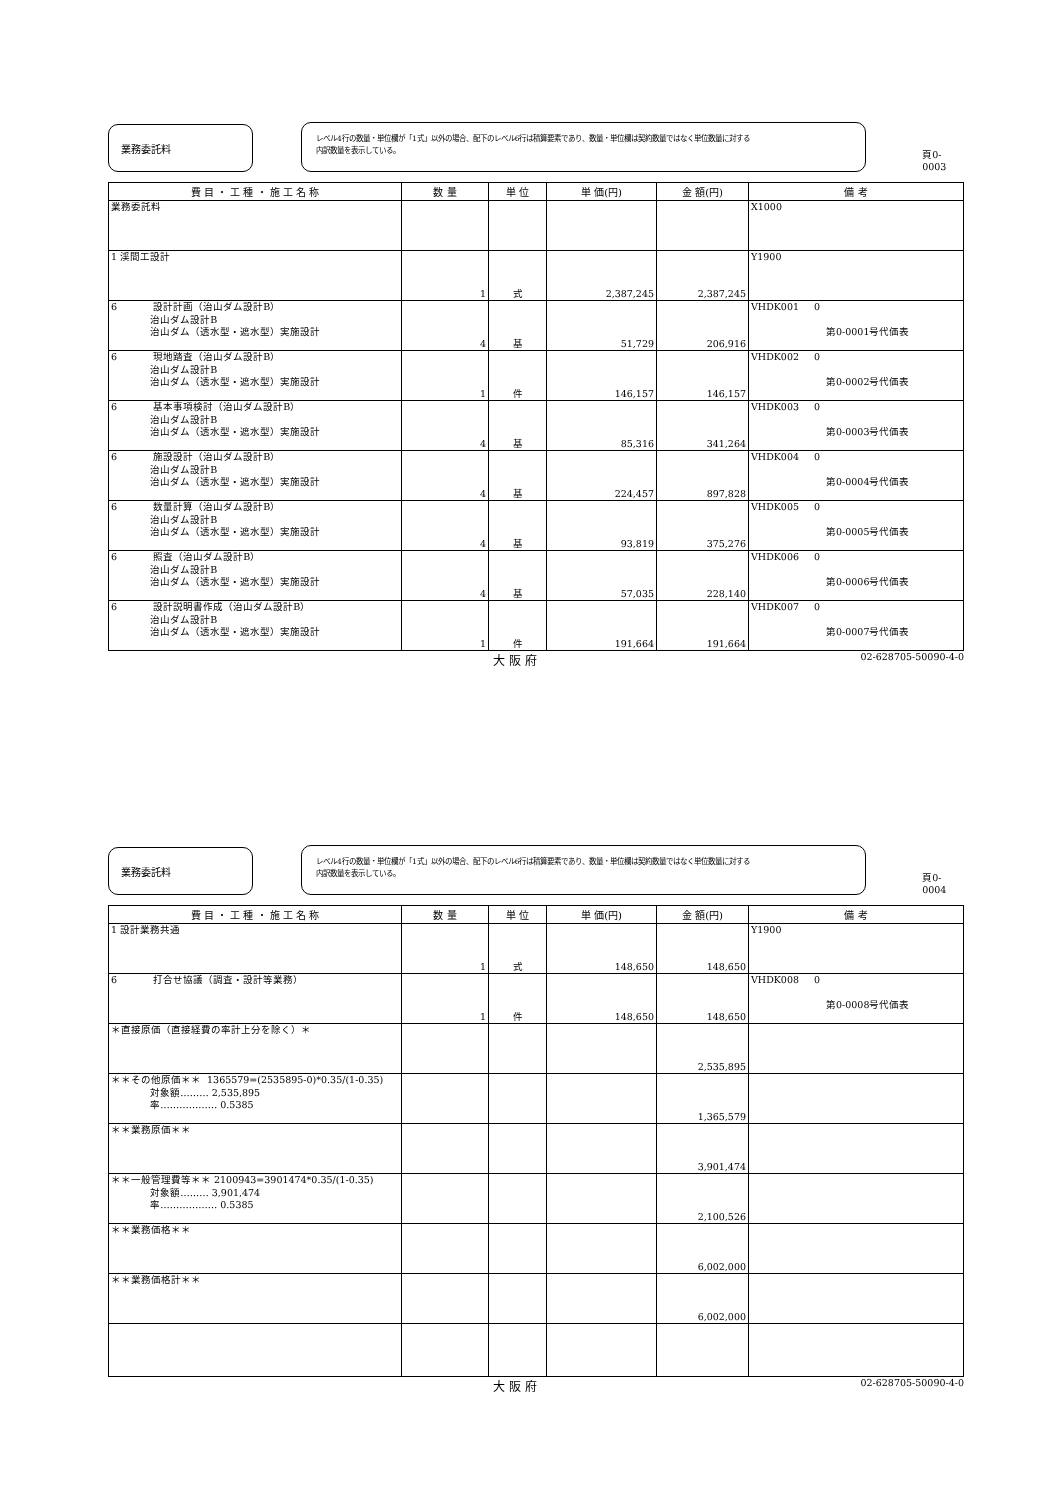業務委託料
レベル4行の数量・単位欄が「1式」以外の場合、配下のレベル6行は積算要素であり、数量・単位欄は契約数量ではなく単位数量に対する
内訳数量を表示している。
頁0-0003
| 費 目 ・ 工 種 ・ 施 工 名 称 | 数 量 | 単 位 | 単 価(円) | 金 額(円) | 備 考 |
| --- | --- | --- | --- | --- | --- |
| 業務委託料 | | | | | X1000 |
| 1 渓間工設計 | 1 | 式 | 2,387,245 | 2,387,245 | Y1900 |
| 6 設計計画（治山ダム設計B） 治山ダム設計B 治山ダム（透水型・遮水型）実施設計 | 4 | 基 | 51,729 | 206,916 | VHDK001 0 第0-0001号代価表 |
| 6 現地踏査（治山ダム設計B） 治山ダム設計B 治山ダム（透水型・遮水型）実施設計 | 1 | 件 | 146,157 | 146,157 | VHDK002 0 第0-0002号代価表 |
| 6 基本事項検討（治山ダム設計B） 治山ダム設計B 治山ダム（透水型・遮水型）実施設計 | 4 | 基 | 85,316 | 341,264 | VHDK003 0 第0-0003号代価表 |
| 6 施設設計（治山ダム設計B） 治山ダム設計B 治山ダム（透水型・遮水型）実施設計 | 4 | 基 | 224,457 | 897,828 | VHDK004 0 第0-0004号代価表 |
| 6 数量計算（治山ダム設計B） 治山ダム設計B 治山ダム（透水型・遮水型）実施設計 | 4 | 基 | 93,819 | 375,276 | VHDK005 0 第0-0005号代価表 |
| 6 照査（治山ダム設計B） 治山ダム設計B 治山ダム（透水型・遮水型）実施設計 | 4 | 基 | 57,035 | 228,140 | VHDK006 0 第0-0006号代価表 |
| 6 設計説明書作成（治山ダム設計B） 治山ダム設計B 治山ダム（透水型・遮水型）実施設計 | 1 | 件 | 191,664 | 191,664 | VHDK007 0 第0-0007号代価表 |
大 阪 府 02-628705-50090-4-0
業務委託料
レベル4行の数量・単位欄が「1式」以外の場合、配下のレベル6行は積算要素であり、数量・単位欄は契約数量ではなく単位数量に対する
内訳数量を表示している。
頁0-0004
| 費 目 ・ 工 種 ・ 施 工 名 称 | 数 量 | 単 位 | 単 価(円) | 金 額(円) | 備 考 |
| --- | --- | --- | --- | --- | --- |
| 1 設計業務共通 | 1 | 式 | 148,650 | 148,650 | Y1900 |
| 6 打合せ協議（調査・設計等業務） | 1 | 件 | 148,650 | 148,650 | VHDK008 0 第0-0008号代価表 |
| ＊直接原価（直接経費の率計上分を除く）＊ | | | | 2,535,895 | |
| ＊＊その他原価＊＊ 1365579=(2535895-0)*0.35/(1-0.35) 対象額……… 2,535,895 率……………… 0.5385 | | | | 1,365,579 | |
| ＊＊業務原価＊＊ | | | | 3,901,474 | |
| ＊＊一般管理費等＊＊ 2100943=3901474*0.35/(1-0.35) 対象額……… 3,901,474 率……………… 0.5385 | | | | 2,100,526 | |
| ＊＊業務価格＊＊ | | | | 6,002,000 | |
| ＊＊業務価格計＊＊ | | | | 6,002,000 | |
大 阪 府 02-628705-50090-4-0